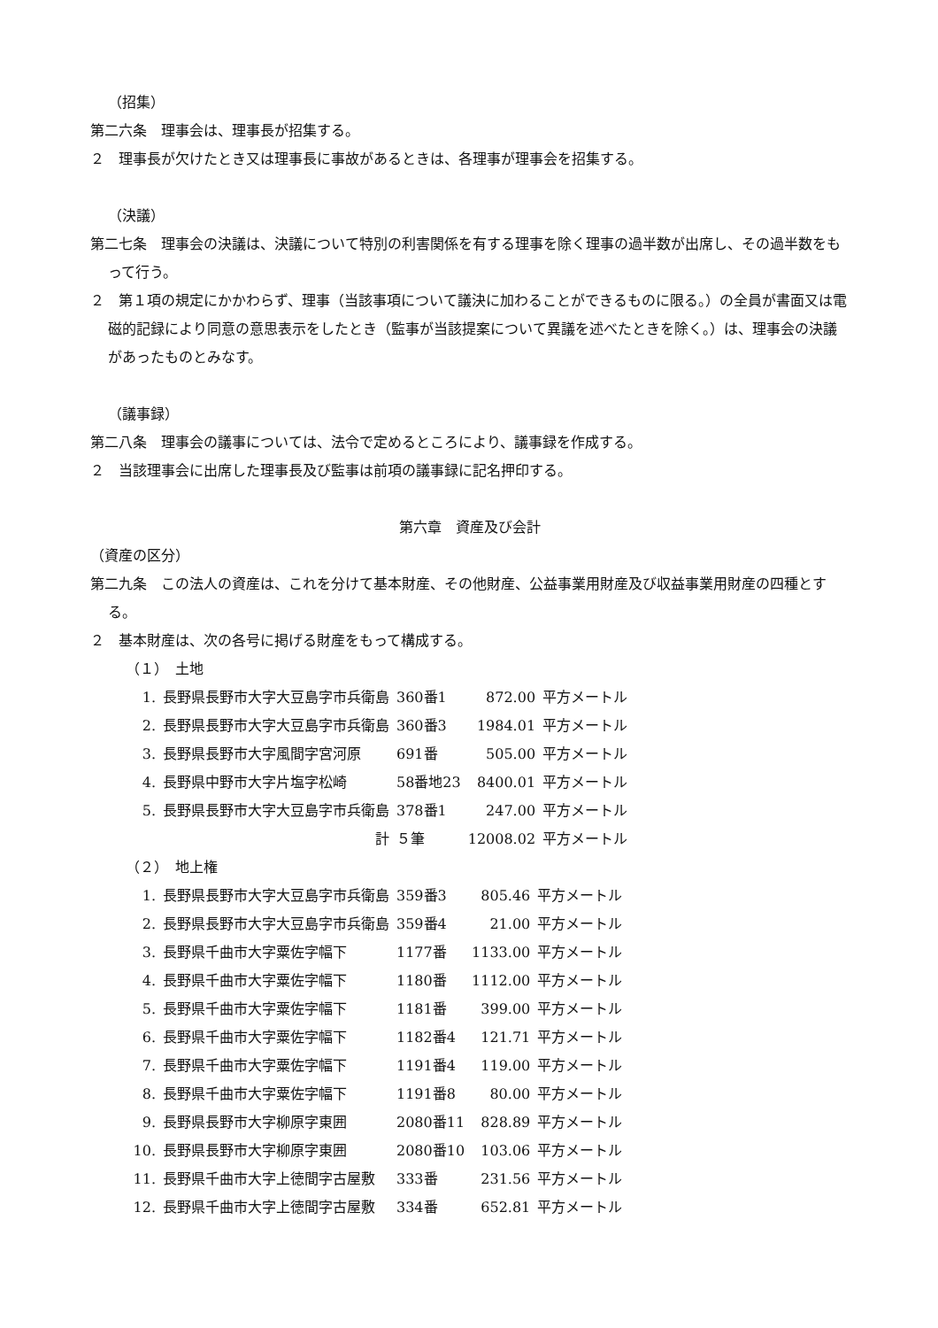（招集）
第二六条　理事会は、理事長が招集する。
２　理事長が欠けたとき又は理事長に事故があるときは、各理事が理事会を招集する。
（決議）
第二七条　理事会の決議は、決議について特別の利害関係を有する理事を除く理事の過半数が出席し、その過半数をもって行う。
２　第１項の規定にかかわらず、理事（当該事項について議決に加わることができるものに限る。）の全員が書面又は電磁的記録により同意の意思表示をしたとき（監事が当該提案について異議を述べたときを除く。）は、理事会の決議があったものとみなす。
（議事録）
第二八条　理事会の議事については、法令で定めるところにより、議事録を作成する。
２　当該理事会に出席した理事長及び監事は前項の議事録に記名押印する。
第六章　資産及び会計
（資産の区分）
第二九条　この法人の資産は、これを分けて基本財産、その他財産、公益事業用財産及び収益事業用財産の四種とする。
２　基本財産は、次の各号に掲げる財産をもって構成する。
（１）　土地
| 1. | 長野県長野市大字大豆島字市兵衛島 | 360番1 | 872.00 | 平方メートル |
| 2. | 長野県長野市大字大豆島字市兵衛島 | 360番3 | 1984.01 | 平方メートル |
| 3. | 長野県長野市大字風間字宮河原 | 691番 | 505.00 | 平方メートル |
| 4. | 長野県中野市大字片塩字松崎 | 58番地23 | 8400.01 | 平方メートル |
| 5. | 長野県長野市大字大豆島字市兵衛島 | 378番1 | 247.00 | 平方メートル |
| | 計 | ５筆 | 12008.02 | 平方メートル |
（２）　地上権
| 1. | 長野県長野市大字大豆島字市兵衛島 | 359番3 | 805.46 | 平方メートル |
| 2. | 長野県長野市大字大豆島字市兵衛島 | 359番4 | 21.00 | 平方メートル |
| 3. | 長野県千曲市大字粟佐字幅下 | 1177番 | 1133.00 | 平方メートル |
| 4. | 長野県千曲市大字粟佐字幅下 | 1180番 | 1112.00 | 平方メートル |
| 5. | 長野県千曲市大字粟佐字幅下 | 1181番 | 399.00 | 平方メートル |
| 6. | 長野県千曲市大字粟佐字幅下 | 1182番4 | 121.71 | 平方メートル |
| 7. | 長野県千曲市大字粟佐字幅下 | 1191番4 | 119.00 | 平方メートル |
| 8. | 長野県千曲市大字粟佐字幅下 | 1191番8 | 80.00 | 平方メートル |
| 9. | 長野県長野市大字柳原字東囲 | 2080番11 | 828.89 | 平方メートル |
| 10. | 長野県長野市大字柳原字東囲 | 2080番10 | 103.06 | 平方メートル |
| 11. | 長野県千曲市大字上徳間字古屋敷 | 333番 | 231.56 | 平方メートル |
| 12. | 長野県千曲市大字上徳間字古屋敷 | 334番 | 652.81 | 平方メートル |